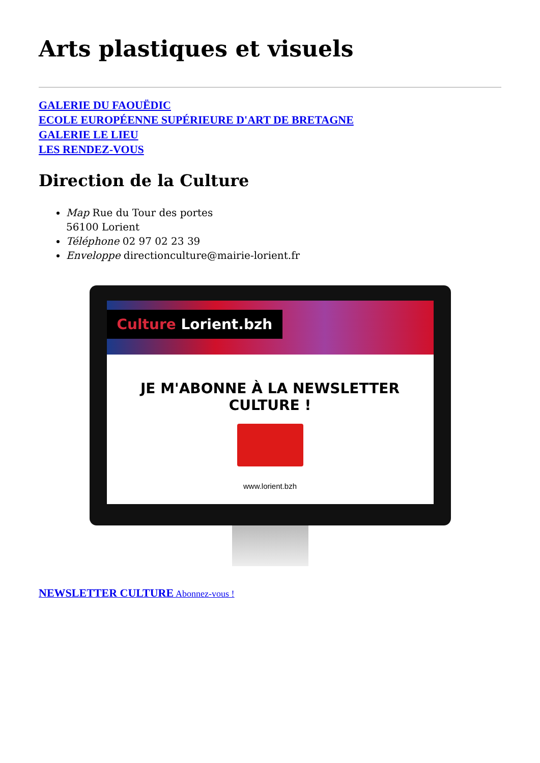Arts plastiques et visuels
GALERIE DU FAOUËDIC
ECOLE EUROPÉENNE SUPÉRIEURE D'ART DE BRETAGNE
GALERIE LE LIEU
LES RENDEZ-VOUS
Direction de la Culture
Map Rue du Tour des portes
56100 Lorient
Téléphone 02 97 02 23 39
Enveloppe directionculture@mairie-lorient.fr
Culture Lorient.bzh
JE M'ABONNE À LA NEWSLETTER CULTURE !
www.lorient.bzh
NEWSLETTER CULTURE Abonnez-vous !